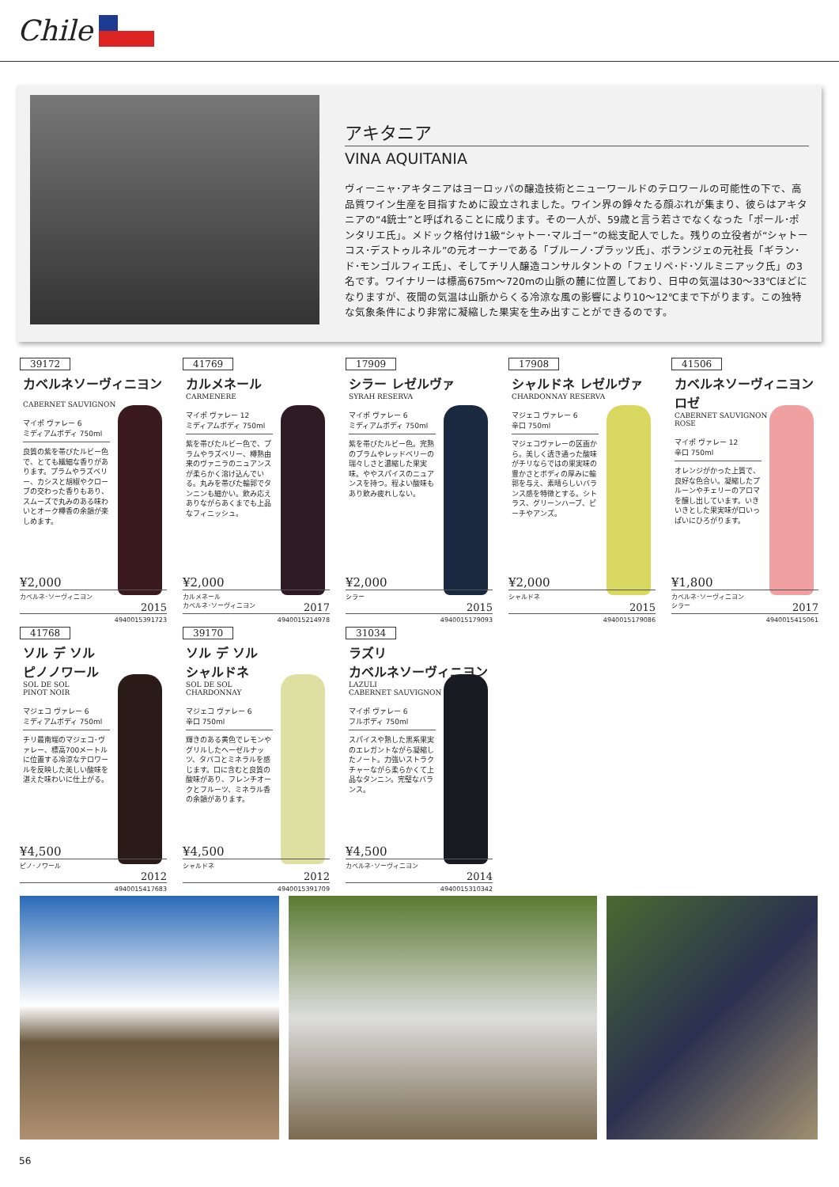Chile
アキタニア
VINA AQUITANIA
ヴィーニャ･アキタニアはヨーロッパの醸造技術とニューワールドのテロワールの可能性の下で、高品質ワイン生産を目指すために設立されました。ワイン界の錚々たる顔ぶれが集まり、彼らはアキタニアの“4銃士”と呼ばれることに成ります。その一人が、59歳と言う若さでなくなった「ポール･ポンタリエ氏」。メドック格付け1級“シャトー･マルゴー”の総支配人でした。残りの立役者が“シャトーコス･デストゥルネル”の元オーナーである「ブルーノ･プラッツ氏」、ボランジェの元社長「ギラン･ド･モンゴルフィエ氏」、そしてチリ人醸造コンサルタントの「フェリペ･ド･ソルミニアック氏」の3名です。ワイナリーは標高675m～720mの山脈の麓に位置しており、日中の気温は30～33℃ほどになりますが、夜間の気温は山脈からくる冷涼な風の影響により10～12℃まで下がります。この独特な気象条件により非常に凝縮した果実を生み出すことができるのです。
39172
カベルネソーヴィニヨン
CABERNET SAUVIGNON
マイポ ヴァレー 6
ミディアムボディ 750ml
良質の紫を帯びたルビー色で、とても繊細な香りがあります。プラムやラズベリー、カシスと胡椒やクローブの交わった香りもあり、スムーズで丸みのある味わいとオーク樽香の余韻が楽しめます。
¥2,000
カベルネ･ソーヴィニヨン
2015
4940015391723
41769
カルメネール
CARMENERE
マイポ ヴァレー 12
ミディアムボディ 750ml
紫を帯びたルビー色で、プラムやラズベリー、樽熟由来のヴァニラのニュアンスが柔らかく溶け込んでいる。丸みを帯びた輪郭でタンニンも細かい。飲み応えありながらあくまでも上品なフィニッシュ。
¥2,000
カルメネール
カベルネ･ソーヴィニヨン
2017
4940015214978
17909
シラー レゼルヴァ
SYRAH RESERVA
マイポ ヴァレー 6
ミディアムボディ 750ml
紫を帯びたルビー色。完熟のプラムやレッドベリーの瑞々しさと濃縮した果実味。ややスパイスのニュアンスを持つ。程よい酸味もあり飲み疲れしない。
¥2,000
シラー
2015
4940015179093
17908
シャルドネ レゼルヴァ
CHARDONNAY RESERVA
マジェコ ヴァレー 6
辛口 750ml
マジェコヴァレーの区画から。美しく透き通った酸味がチリならではの果実味の豊かさとボディの厚みに輪郭を与え、素晴らしいバランス感を特徴とする。シトラス、グリーンハーブ、ピーチやアンズ。
¥2,000
シャルドネ
2015
4940015179086
41506
カベルネソーヴィニヨン ロゼ
CABERNET SAUVIGNON
ROSE
マイポ ヴァレー 12
辛口 750ml
オレンジがかった上質で、良好な色合い。凝縮したプルーンやチェリーのアロマを醸し出しています。いきいきとした果実味が口いっぱいにひろがります。
¥1,800
カベルネ･ソーヴィニヨン
シラー
2017
4940015415061
41768
ソル デ ソル
ピノノワール
SOL DE SOL
PINOT NOIR
マジェコ ヴァレー 6
ミディアムボディ 750ml
チリ最南端のマジェコ･ヴァレー、標高700メートルに位置する冷涼なテロワールを反映した美しい酸味を湛えた味わいに仕上がる。
¥4,500
ピノ･ノワール
2012
4940015417683
39170
ソル デ ソル
シャルドネ
SOL DE SOL
CHARDONNAY
マジェコ ヴァレー 6
辛口 750ml
輝きのある黄色でレモンやグリルしたヘーゼルナッツ、タバコとミネラルを感じます。口に含むと良質の酸味があり、フレンチオークとフルーツ、ミネラル香の余韻があります。
¥4,500
シャルドネ
2012
4940015391709
31034
ラズリ
カベルネソーヴィニヨン
LAZULI
CABERNET SAUVIGNON
マイポ ヴァレー 6
フルボディ 750ml
スパイスや熟した黒系果実のエレガントながら凝縮したノート。力強いストラクチャーながら柔らかくて上品なタンニン。完璧なバランス。
¥4,500
カベルネ･ソーヴィニヨン
2014
4940015310342
56